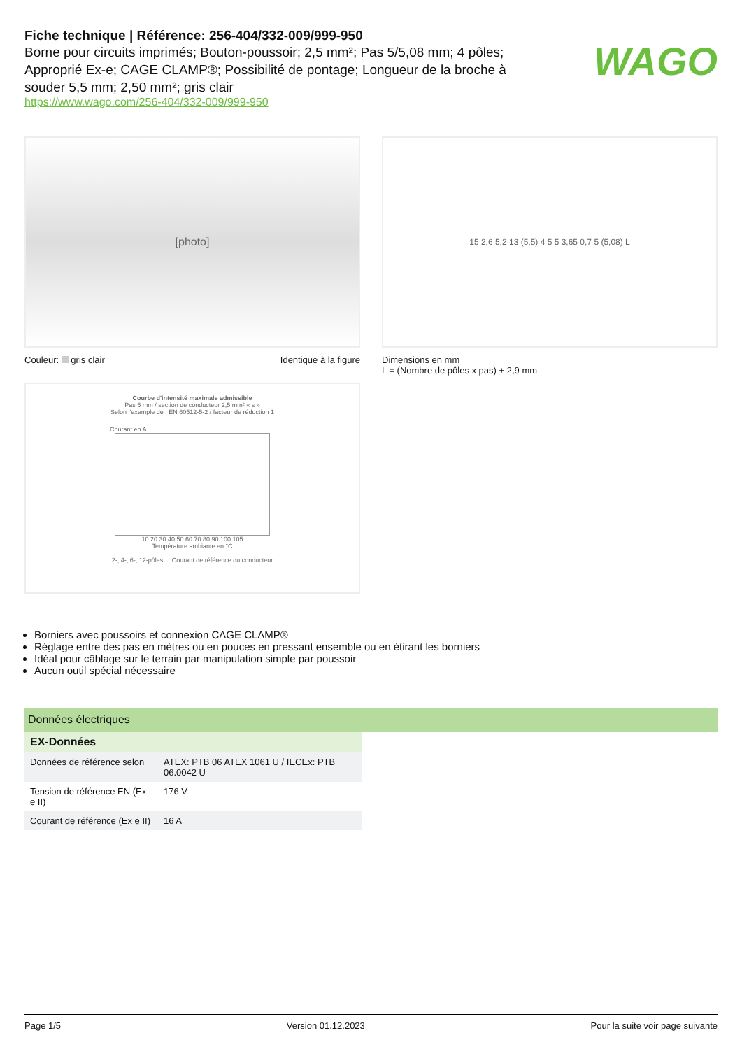WAGO
Fiche technique | Référence: 256-404/332-009/999-950
Borne pour circuits imprimés; Bouton-poussoir; 2,5 mm²; Pas 5/5,08 mm; 4 pôles; Approprié Ex-e; CAGE CLAMP®; Possibilité de pontage; Longueur de la broche à souder 5,5 mm; 2,50 mm²; gris clair
https://www.wago.com/256-404/332-009/999-950
[photo]
Couleur: gris clair Identique à la figure
15 2,6 5,2 13 (5,5) 4 5 5 3,65 0,7 5 (5,08) L
Dimensions en mm
L = (Nombre de pôles x pas) + 2,9 mm
Courbe d'intensité maximale admissible
Pas 5 mm / section de conducteur 2,5 mm² « s »
Selon l'exemple de : EN 60512-5-2 / facteur de réduction 1
Courant en A
10 20 30 40 50 60 70 80 90 100 105
Température ambiante en °C
2-, 4-, 6-, 12-pôles Courant de référence du conducteur
Borniers avec poussoirs et connexion CAGE CLAMP®
Réglage entre des pas en mètres ou en pouces en pressant ensemble ou en étirant les borniers
Idéal pour câblage sur le terrain par manipulation simple par poussoir
Aucun outil spécial nécessaire
Données électriques
| EX-Données | |
| --- | --- |
| Données de référence selon | ATEX: PTB 06 ATEX 1061 U / IECEx: PTB 06.0042 U |
| Tension de référence EN (Ex e II) | 176 V |
| Courant de référence (Ex e II) | 16 A |
Page 1/5 Version 01.12.2023 Pour la suite voir page suivante